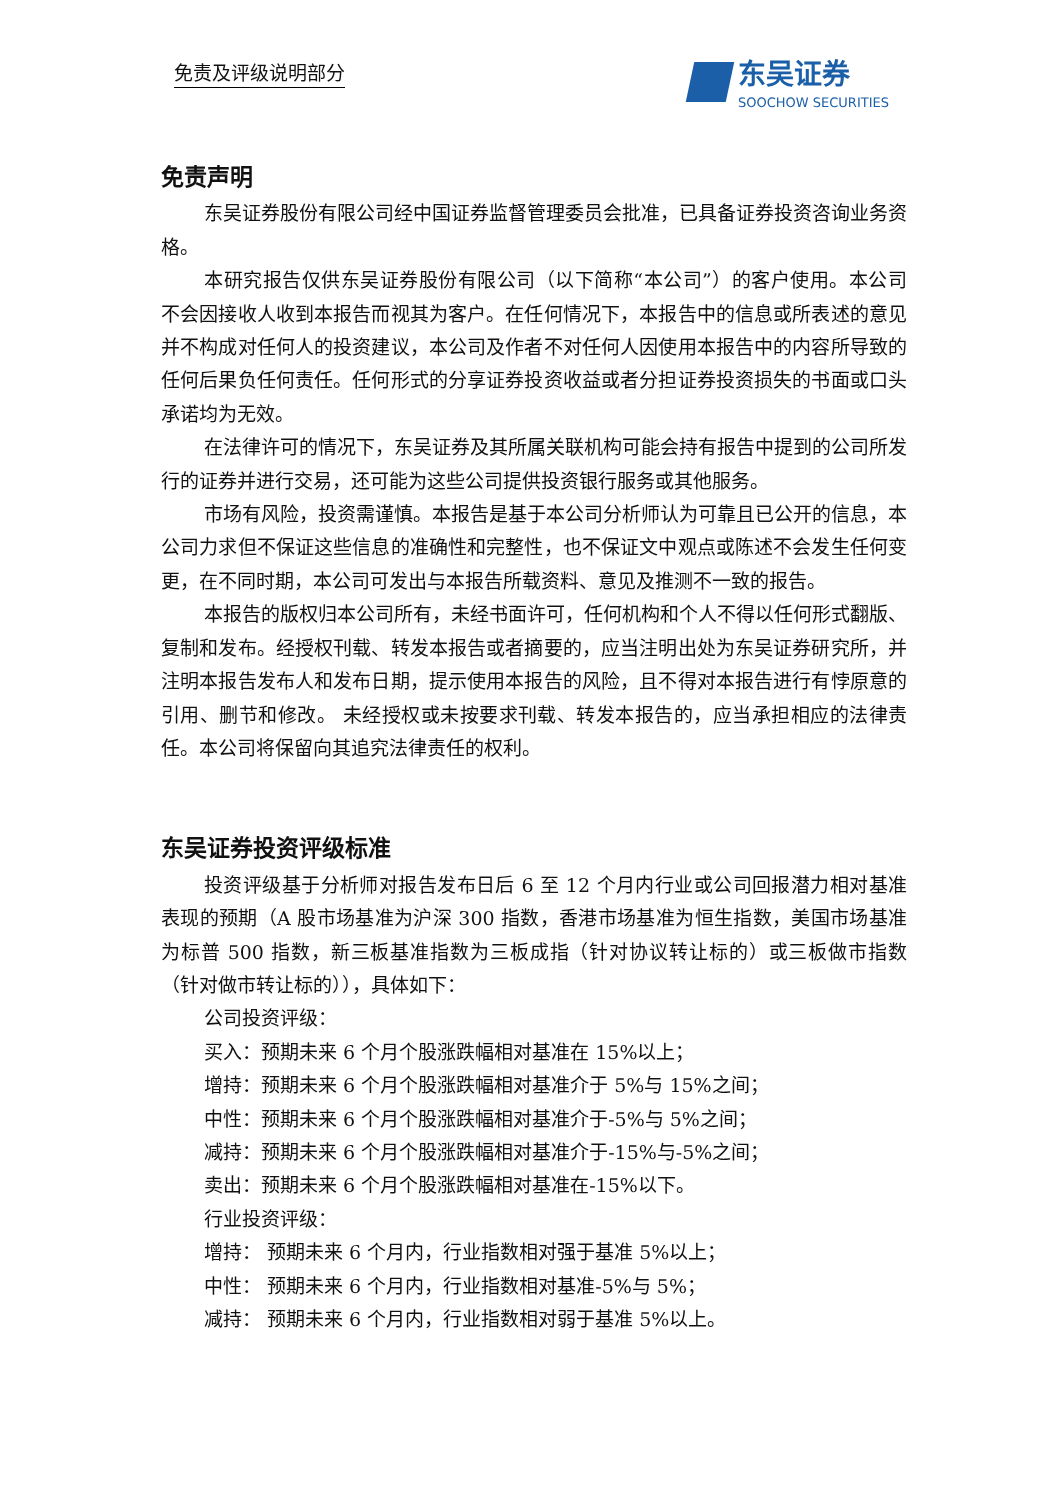免责及评级说明部分 东吴证券
SOOCHOW SECURITIES
免责声明
东吴证券股份有限公司经中国证券监督管理委员会批准，已具备证券投资咨询业务资格。
本研究报告仅供东吴证券股份有限公司（以下简称“本公司”）的客户使用。本公司不会因接收人收到本报告而视其为客户。在任何情况下，本报告中的信息或所表述的意见并不构成对任何人的投资建议，本公司及作者不对任何人因使用本报告中的内容所导致的任何后果负任何责任。任何形式的分享证券投资收益或者分担证券投资损失的书面或口头承诺均为无效。
在法律许可的情况下，东吴证券及其所属关联机构可能会持有报告中提到的公司所发行的证券并进行交易，还可能为这些公司提供投资银行服务或其他服务。
市场有风险，投资需谨慎。本报告是基于本公司分析师认为可靠且已公开的信息，本公司力求但不保证这些信息的准确性和完整性，也不保证文中观点或陈述不会发生任何变更，在不同时期，本公司可发出与本报告所载资料、意见及推测不一致的报告。
本报告的版权归本公司所有，未经书面许可，任何机构和个人不得以任何形式翻版、复制和发布。经授权刊载、转发本报告或者摘要的，应当注明出处为东吴证券研究所，并注明本报告发布人和发布日期，提示使用本报告的风险，且不得对本报告进行有悖原意的引用、删节和修改。 未经授权或未按要求刊载、转发本报告的，应当承担相应的法律责任。本公司将保留向其追究法律责任的权利。
东吴证券投资评级标准
投资评级基于分析师对报告发布日后 6 至 12 个月内行业或公司回报潜力相对基准表现的预期（A 股市场基准为沪深 300 指数，香港市场基准为恒生指数，美国市场基准为标普 500 指数，新三板基准指数为三板成指（针对协议转让标的）或三板做市指数（针对做市转让标的）），具体如下：
公司投资评级：
买入：预期未来 6 个月个股涨跌幅相对基准在 15%以上；
增持：预期未来 6 个月个股涨跌幅相对基准介于 5%与 15%之间；
中性：预期未来 6 个月个股涨跌幅相对基准介于-5%与 5%之间；
减持：预期未来 6 个月个股涨跌幅相对基准介于-15%与-5%之间；
卖出：预期未来 6 个月个股涨跌幅相对基准在-15%以下。
行业投资评级：
增持： 预期未来 6 个月内，行业指数相对强于基准 5%以上；
中性： 预期未来 6 个月内，行业指数相对基准-5%与 5%；
减持： 预期未来 6 个月内，行业指数相对弱于基准 5%以上。